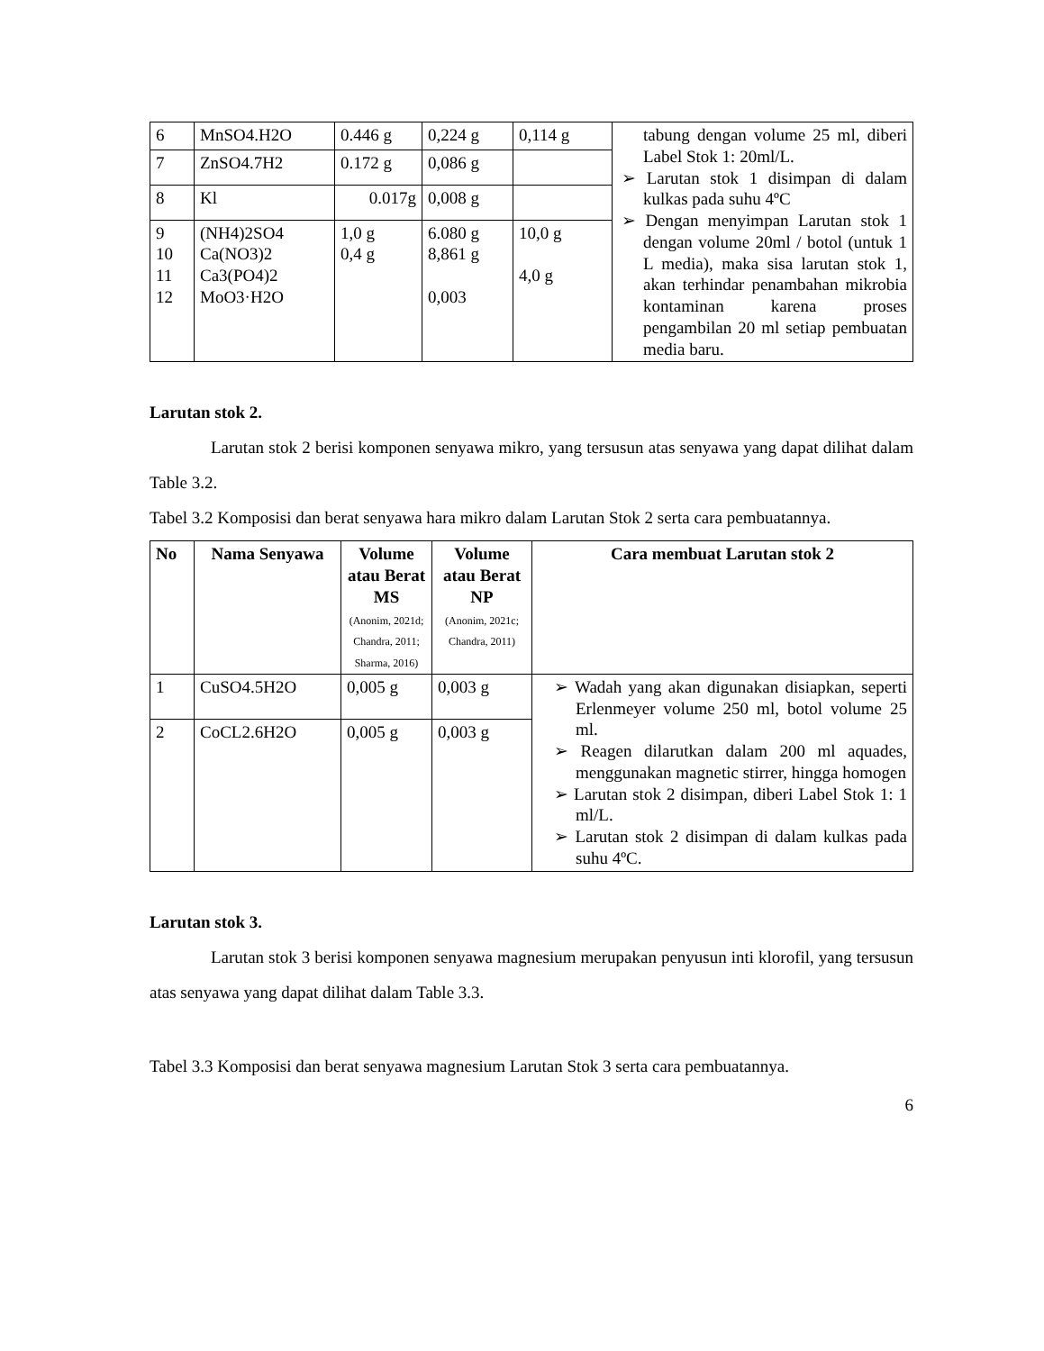| 6 | MnSO4.H2O | 0.446 g | 0,224 g | 0,114 g | tabung dengan volume 25 ml, diberi Label Stok 1: 20ml/L. ➢ Larutan stok 1 disimpan di dalam kulkas pada suhu 4ºC ➢ Dengan menyimpan Larutan stok 1 dengan volume 20ml / botol (untuk 1 L media), maka sisa larutan stok 1, akan terhindar penambahan mikrobia kontaminan karena proses pengambilan 20 ml setiap pembuatan media baru. |
| 7 | ZnSO4.7H2 | 0.172 g | 0,086 g | | |
| 8 | Kl | 0.017g | 0,008 g | | |
| 9 10 11 12 | (NH4)2SO4 Ca(NO3)2 Ca3(PO4)2 MoO3·H2O | 1,0 g 0,4 g | 6.080 g 8,861 g 0,003 | 10,0 g 4,0 g | |
Larutan stok 2.
Larutan stok 2 berisi komponen senyawa mikro, yang tersusun atas senyawa yang dapat dilihat dalam Table 3.2.
Tabel 3.2 Komposisi dan berat senyawa hara mikro dalam Larutan Stok 2 serta cara pembuatannya.
| No | Nama Senyawa | Volume atau Berat MS (Anonim, 2021d; Chandra, 2011; Sharma, 2016) | Volume atau Berat NP (Anonim, 2021c; Chandra, 2011) | Cara membuat Larutan stok 2 |
| --- | --- | --- | --- | --- |
| 1 | CuSO4.5H2O | 0,005 g | 0,003 g | ➢ Wadah yang akan digunakan disiapkan, seperti Erlenmeyer volume 250 ml, botol volume 25 ml. ➢ Reagen dilarutkan dalam 200 ml aquades, menggunakan magnetic stirrer, hingga homogen ➢ Larutan stok 2 disimpan, diberi Label Stok 1: 1 ml/L. ➢ Larutan stok 2 disimpan di dalam kulkas pada suhu 4ºC. |
| 2 | CoCL2.6H2O | 0,005 g | 0,003 g | |
Larutan stok 3.
Larutan stok 3 berisi komponen senyawa magnesium merupakan penyusun inti klorofil, yang tersusun atas senyawa yang dapat dilihat dalam Table 3.3.
Tabel 3.3 Komposisi dan berat senyawa magnesium Larutan Stok 3 serta cara pembuatannya.
6